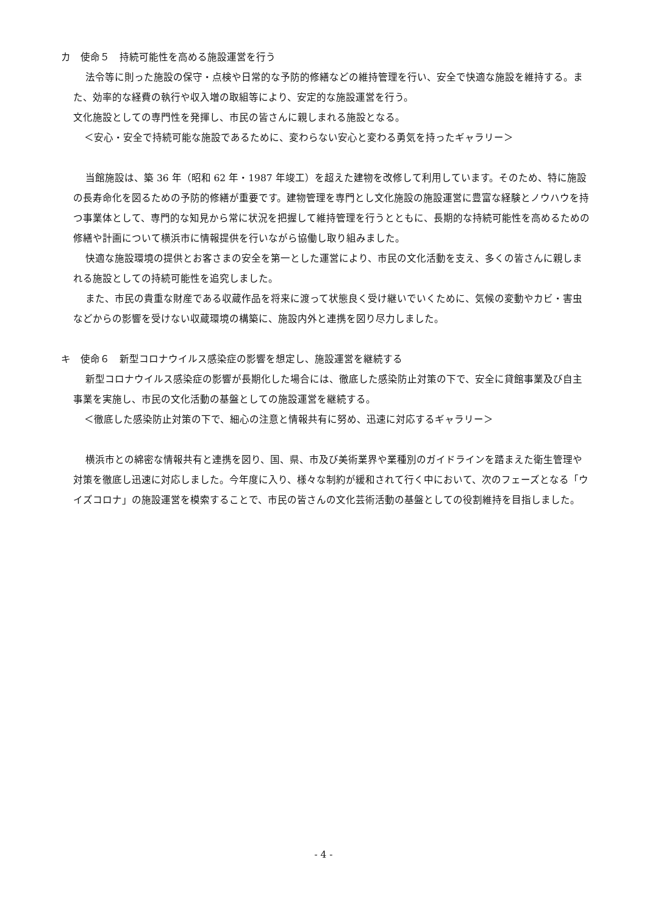カ　使命５　持続可能性を高める施設運営を行う
法令等に則った施設の保守・点検や日常的な予防的修繕などの維持管理を行い、安全で快適な施設を維持する。また、効率的な経費の執行や収入増の取組等により、安定的な施設運営を行う。
文化施設としての専門性を発揮し、市民の皆さんに親しまれる施設となる。
＜安心・安全で持続可能な施設であるために、変わらない安心と変わる勇気を持ったギャラリー＞
当館施設は、築 36 年（昭和 62 年・1987 年竣工）を超えた建物を改修して利用しています。そのため、特に施設の長寿命化を図るための予防的修繕が重要です。建物管理を専門とし文化施設の施設運営に豊富な経験とノウハウを持つ事業体として、専門的な知見から常に状況を把握して維持管理を行うとともに、長期的な持続可能性を高めるための修繕や計画について横浜市に情報提供を行いながら協働し取り組みました。
快適な施設環境の提供とお客さまの安全を第一とした運営により、市民の文化活動を支え、多くの皆さんに親しまれる施設としての持続可能性を追究しました。
また、市民の貴重な財産である収蔵作品を将来に渡って状態良く受け継いでいくために、気候の変動やカビ・害虫などからの影響を受けない収蔵環境の構築に、施設内外と連携を図り尽力しました。
キ　使命６　新型コロナウイルス感染症の影響を想定し、施設運営を継続する
新型コロナウイルス感染症の影響が長期化した場合には、徹底した感染防止対策の下で、安全に貸館事業及び自主事業を実施し、市民の文化活動の基盤としての施設運営を継続する。
＜徹底した感染防止対策の下で、細心の注意と情報共有に努め、迅速に対応するギャラリー＞
横浜市との綿密な情報共有と連携を図り、国、県、市及び美術業界や業種別のガイドラインを踏まえた衛生管理や対策を徹底し迅速に対応しました。今年度に入り、様々な制約が緩和されて行く中において、次のフェーズとなる「ウイズコロナ」の施設運営を模索することで、市民の皆さんの文化芸術活動の基盤としての役割維持を目指しました。
- 4 -